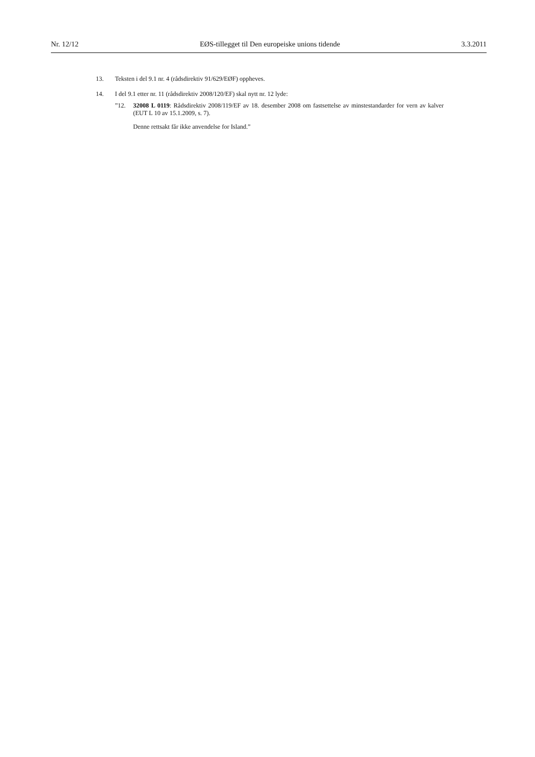Nr. 12/12 EØS-tillegget til Den europeiske unions tidende 3.3.2011
13. Teksten i del 9.1 nr. 4 (rådsdirektiv 91/629/EØF) oppheves.
14. I del 9.1 etter nr. 11 (rådsdirektiv 2008/120/EF) skal nytt nr. 12 lyde:
”12. 32008 L 0119: Rådsdirektiv 2008/119/EF av 18. desember 2008 om fastsettelse av minstestandarder for vern av kalver (EUT L 10 av 15.1.2009, s. 7).
Denne rettsakt får ikke anvendelse for Island.”